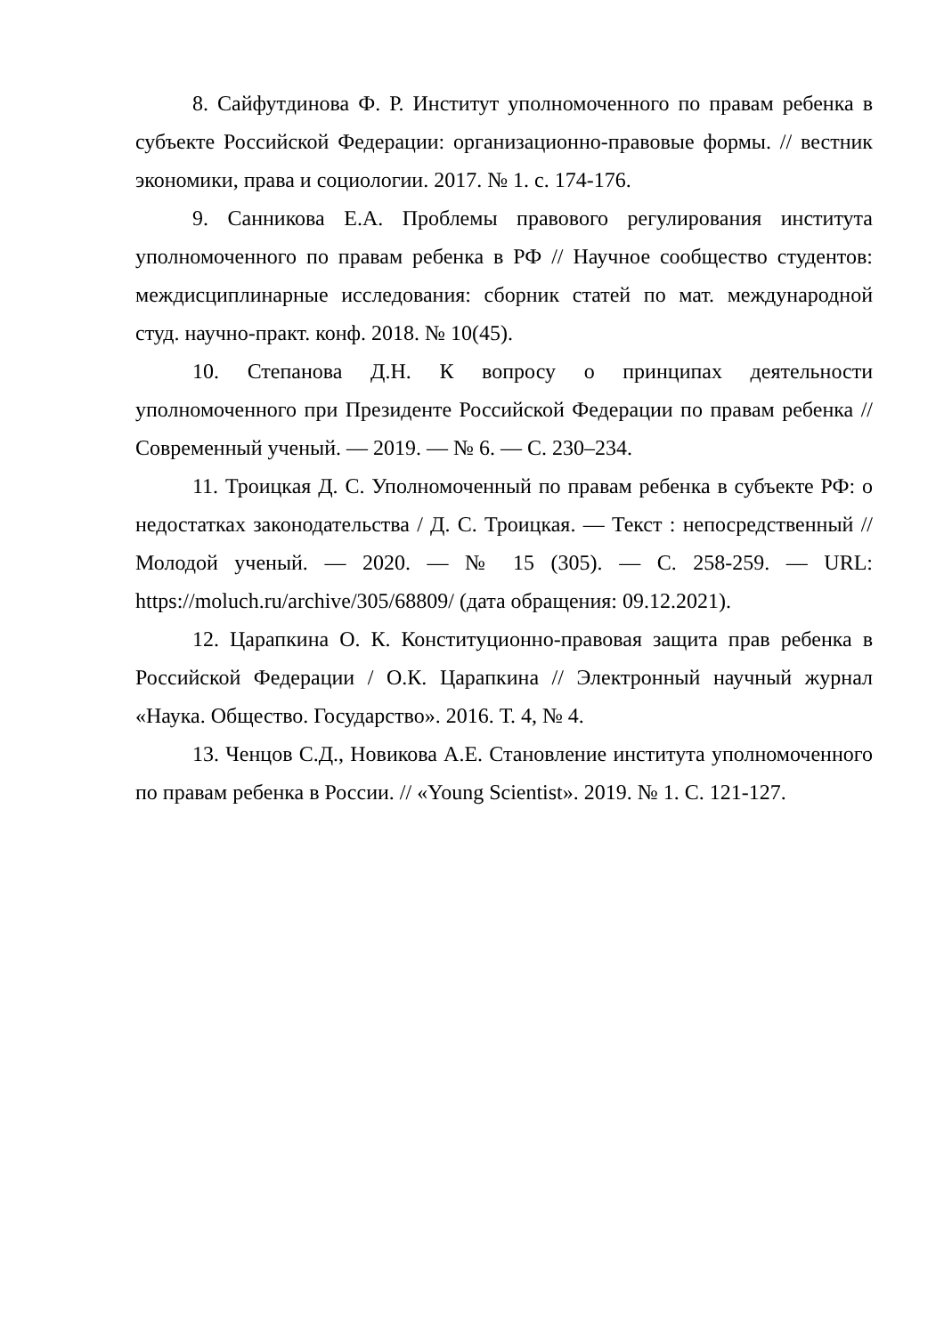8. Сайфутдинова Ф. Р. Институт уполномоченного по правам ребенка в субъекте Российской Федерации: организационно-правовые формы. // вестник экономики, права и социологии. 2017. № 1. с. 174-176.
9. Санникова Е.А. Проблемы правового регулирования института уполномоченного по правам ребенка в РФ // Научное сообщество студентов: междисциплинарные исследования: сборник статей по мат. международной студ. научно-практ. конф. 2018. № 10(45).
10. Степанова Д.Н. К вопросу о принципах деятельности уполномоченного при Президенте Российской Федерации по правам ребенка // Современный ученый. — 2019. — № 6. — С. 230–234.
11. Троицкая Д. С. Уполномоченный по правам ребенка в субъекте РФ: о недостатках законодательства / Д. С. Троицкая. — Текст : непосредственный // Молодой ученый. — 2020. — № 15 (305). — С. 258-259. — URL: https://moluch.ru/archive/305/68809/ (дата обращения: 09.12.2021).
12. Царапкина О. К. Конституционно-правовая защита прав ребенка в Российской Федерации / О.К. Царапкина // Электронный научный журнал «Наука. Общество. Государство». 2016. Т. 4, № 4.
13. Ченцов С.Д., Новикова А.Е. Становление института уполномоченного по правам ребенка в России. // «Young Scientist». 2019. № 1. С. 121-127.